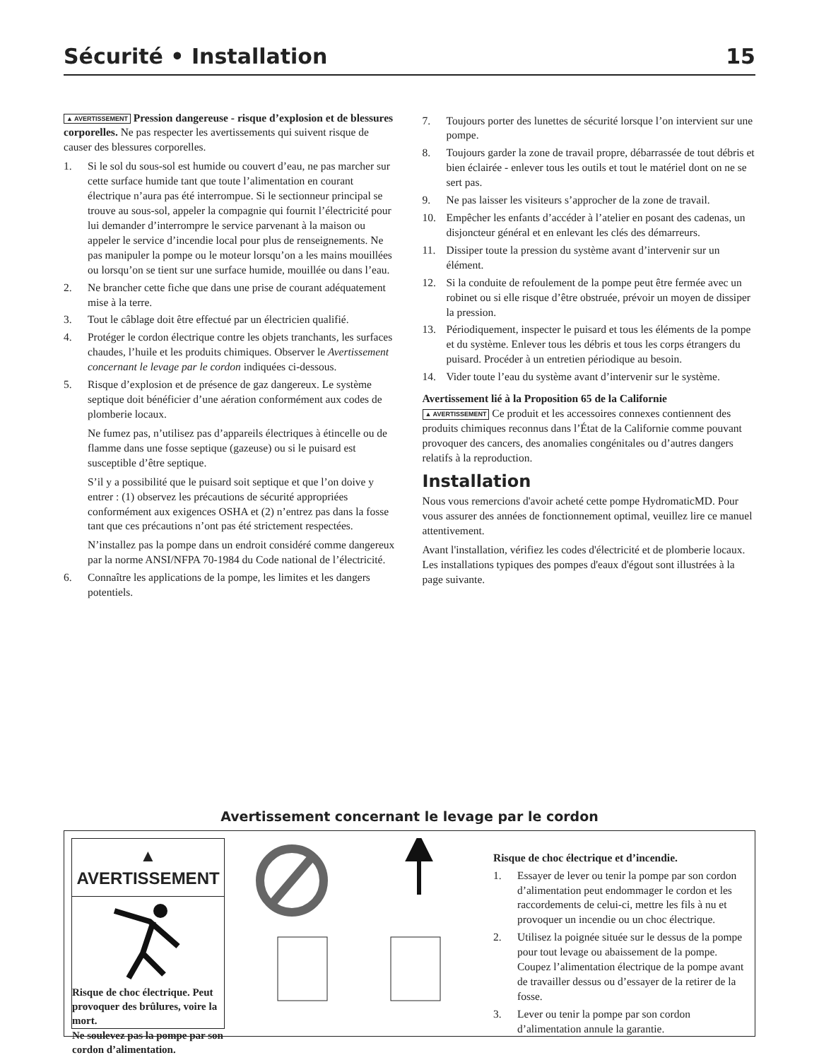Sécurité • Installation 15
▲ AVERTISSEMENT Pression dangereuse - risque d’explosion et de blessures corporelles. Ne pas respecter les avertissements qui suivent risque de causer des blessures corporelles.
1. Si le sol du sous-sol est humide ou couvert d’eau, ne pas marcher sur cette surface humide tant que toute l’alimentation en courant électrique n’aura pas été interrompue. Si le sectionneur principal se trouve au sous-sol, appeler la compagnie qui fournit l’électricité pour lui demander d’interrompre le service parvenant à la maison ou appeler le service d’incendie local pour plus de renseignements. Ne pas manipuler la pompe ou le moteur lorsqu’on a les mains mouillées ou lorsqu’on se tient sur une surface humide, mouillée ou dans l’eau.
2. Ne brancher cette fiche que dans une prise de courant adéquatement mise à la terre.
3. Tout le câblage doit être effectué par un électricien qualifié.
4. Protéger le cordon électrique contre les objets tranchants, les surfaces chaudes, l’huile et les produits chimiques. Observer le Avertissement concernant le levage par le cordon indiquées ci-dessous.
5. Risque d’explosion et de présence de gaz dangereux. Le système septique doit bénéficier d’une aération conformément aux codes de plomberie locaux.
Ne fumez pas, n’utilisez pas d’appareils électriques à étincelle ou de flamme dans une fosse septique (gazeuse) ou si le puisard est susceptible d’être septique.
S’il y a possibilité que le puisard soit septique et que l’on doive y entrer : (1) observez les précautions de sécurité appropriées conformément aux exigences OSHA et (2) n’entrez pas dans la fosse tant que ces précautions n’ont pas été strictement respectées.
N’installez pas la pompe dans un endroit considéré comme dangereux par la norme ANSI/NFPA 70-1984 du Code national de l’électricité.
6. Connaître les applications de la pompe, les limites et les dangers potentiels.
7. Toujours porter des lunettes de sécurité lorsque l’on intervient sur une pompe.
8. Toujours garder la zone de travail propre, débarrassée de tout débris et bien éclairée - enlever tous les outils et tout le matériel dont on ne se sert pas.
9. Ne pas laisser les visiteurs s’approcher de la zone de travail.
10. Empêcher les enfants d’accéder à l’atelier en posant des cadenas, un disjoncteur général et en enlevant les clés des démarreurs.
11. Dissiper toute la pression du système avant d’intervenir sur un élément.
12. Si la conduite de refoulement de la pompe peut être fermée avec un robinet ou si elle risque d’être obstruée, prévoir un moyen de dissiper la pression.
13. Périodiquement, inspecter le puisard et tous les éléments de la pompe et du système. Enlever tous les débris et tous les corps étrangers du puisard. Procéder à un entretien périodique au besoin.
14. Vider toute l’eau du système avant d’intervenir sur le système.
Avertissement lié à la Proposition 65 de la Californie
▲ AVERTISSEMENT Ce produit et les accessoires connexes contiennent des produits chimiques reconnus dans l’État de la Californie comme pouvant provoquer des cancers, des anomalies congénitales ou d’autres dangers relatifs à la reproduction.
Installation
Nous vous remercions d'avoir acheté cette pompe HydromaticMD. Pour vous assurer des années de fonctionnement optimal, veuillez lire ce manuel attentivement.
Avant l'installation, vérifiez les codes d'électricité et de plomberie locaux. Les installations typiques des pompes d'eaux d'égout sont illustrées à la page suivante.
Avertissement concernant le levage par le cordon
▲ AVERTISSEMENT
Risque de choc électrique. Peut provoquer des brûlures, voire la mort.
Ne soulevez pas la pompe par son cordon d’alimentation.
Risque de choc électrique et d’incendie.
1. Essayer de lever ou tenir la pompe par son cordon d’alimentation peut endommager le cordon et les raccordements de celui-ci, mettre les fils à nu et provoquer un incendie ou un choc électrique.
2. Utilisez la poignée située sur le dessus de la pompe pour tout levage ou abaissement de la pompe. Coupez l’alimentation électrique de la pompe avant de travailler dessus ou d’essayer de la retirer de la fosse.
3. Lever ou tenir la pompe par son cordon d’alimentation annule la garantie.